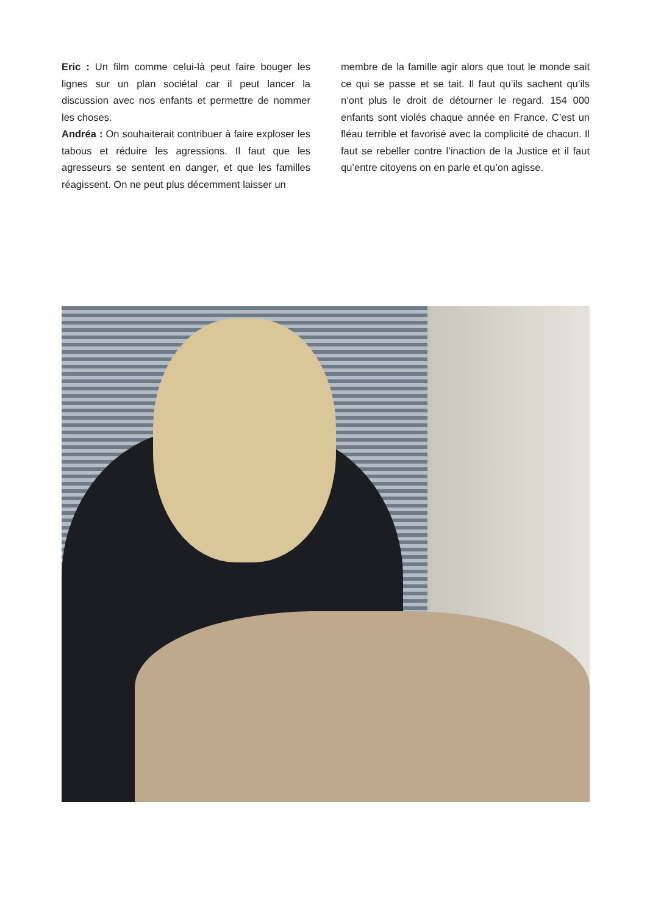Eric : Un film comme celui-là peut faire bouger les lignes sur un plan sociétal car il peut lancer la discussion avec nos enfants et permettre de nommer les choses.
Andréa : On souhaiterait contribuer à faire exploser les tabous et réduire les agressions. Il faut que les agresseurs se sentent en danger, et que les familles réagissent. On ne peut plus décemment laisser un
membre de la famille agir alors que tout le monde sait ce qui se passe et se tait. Il faut qu’ils sachent qu’ils n’ont plus le droit de détourner le regard. 154 000 enfants sont violés chaque année en France. C’est un fléau terrible et favorisé avec la complicité de chacun. Il faut se rebeller contre l’inaction de la Justice et il faut qu’entre citoyens on en parle et qu’on agisse.